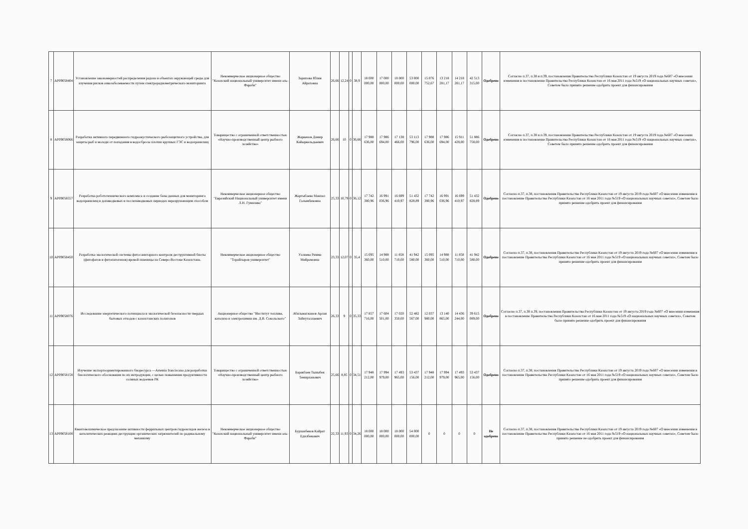| 7 | AP09058404 | Установление закономерностей распределения радона в объектах окружающей среды для изучения рисков онкозаболеваемости путем спектрорадиометрического мониторинга | Некоммерческое акционерное общество "Казахский национальный университет имени аль-Фараби" | Зарипова Юлия Айратовна | 26,66 | 12,24 | 0 | 38,9 | 18 000 000,00 | 17 000 000,00 | 18 000 000,00 | 53 000 000,00 | 15 076 752,67 | 13 218 281,17 | 14 218 281,17 | 42 513 315,00 | Одобрено | Согласно п.37, п.38 и п.39, постановления Правительства Республики Казахстан от 19 августа 2019 года №607 «О внесении изменения в постановление Правительства Республики Казахстан от 16 мая 2011 года №519 «О национальных научных советах», Советом было принято решение одобрить проект для финансирования |
| 8 | AP09058066 | Разработка активного передвижного гидроакустического рыбозащитного устройства, для защиты рыб и молоди от попадания в водосбросы плотин крупных ГЭС и водохранилищ | Товарищество с ограниченной ответственностью «Научно-производственный центр рыбного хозяйства» | Жаркенов Дамир Кайыркельдыевич | 26,66 | 10 | 0 | 36,66 | 17 988 636,00 | 17 986 694,00 | 17 138 466,00 | 53 113 796,00 | 17 988 636,00 | 17 986 694,00 | 15 911 428,00 | 51 886 758,00 | Одобрено | Согласно п.37, п.38 и п.39, постановления Правительства Республики Казахстан от 19 августа 2019 года №607 «О внесении изменения в постановление Правительства Республики Казахстан от 16 мая 2011 года №519 «О национальных научных советах», Советом было принято решение одобрить проект для финансирования |
| 9 | AP09058557 | Разработка робототехнического комплекса и создание базы данных для мониторинга водохранилищ в допаводковых и послепаводковых периодах неразрушающим способом | Некоммерческое акционерное общество "Евразийский Национальный университет имени Л.Н. Гумилева" | Жартыбаева Макпал Галымбековна | 25,33 | 10,79 | 0 | 36,12 | 17 742 380,96 | 16 991 036,96 | 16 699 410,97 | 51 432 828,89 | 17 742 380,96 | 16 991 036,96 | 16 699 410,97 | 51 432 828,89 | Одобрено | Согласно п.37, п.38, постановления Правительства Республики Казахстан от 19 августа 2019 года №607 «О внесении изменения в постановление Правительства Республики Казахстан от 16 мая 2011 года №519 «О национальных научных советах», Советом было принято решение одобрить проект для финансирования |
| 10 | AP09058450 | Разработка экологической системы фитосанитарного контроля деструктивной биоты (фитофагов и фитопатогенов) яровой пшеницы на Северо-Востоке Казахстана. | Некоммерческое акционерное общество "Торайгыров университет" | Уалиева Римма Мейрамовна | 23,33 | 12,07 | 0 | 35,4 | 15 095 360,00 | 14 988 510,00 | 11 858 710,00 | 41 942 580,00 | 15 095 360,00 | 14 988 510,00 | 11 858 710,00 | 41 942 580,00 | Одобрено | Согласно п.37, п.38, постановления Правительства Республики Казахстан от 19 августа 2019 года №607 «О внесении изменения в постановление Правительства Республики Казахстан от 16 мая 2011 года №519 «О национальных научных советах», Советом было принято решение одобрить проект для финансирования |
| 11 | AP09058076 | Исследование энергетического потенциала и экологической безопасности твердых бытовых отходов с казахстанских полигонов | Акционерное общество "Институт топлива, катализа и электрохимии им. Д.В. Сокольского" | Абильмагжанов Арлан Зайнуталлаевич | 26,33 | 9 | 0 | 35,33 | 17 857 716,00 | 17 604 501,00 | 17 020 350,00 | 52 482 567,00 | 12 037 980,00 | 13 140 865,00 | 14 436 244,00 | 39 615 089,00 | Одобрено | Согласно п.37, п.38 п.39, постановления Правительства Республики Казахстан от 19 августа 2019 года №607 «О внесении изменения в постановление Правительства Республики Казахстан от 16 мая 2011 года №519 «О национальных научных советах», Советом было принято решение одобрить проект для финансирования |
| 12 | AP09058158 | Изучение экспортоориентированного биоресурса —Artemia franciscana для разработки биологического обоснования по их интродукции, с целью повышения продуктивности соляных водоемов РК | Товарищество с ограниченной ответственностью «Научно-производственный центр рыбного хозяйства» | Баракбаев Тыныбек Темирханович | 25,66 | 8,85 | 0 | 34,51 | 17 948 212,00 | 17 994 979,00 | 17 493 965,00 | 53 437 156,00 | 17 948 212,00 | 17 994 979,00 | 17 493 965,00 | 53 437 156,00 | Одобрено | Согласно п.37, п.38, постановления Правительства Республики Казахстан от 19 августа 2019 года №607 «О внесении изменения в постановление Правительства Республики Казахстан от 16 мая 2011 года №519 «О национальных научных советах», Советом было принято решение одобрить проект для финансирования |
| 13 | AP09058108 | Квантовохимическое предсказание активности феррильных центров гидроксидов железа в каталитических реакциях деструкции органических загрязнителей по радикальному механизму | Некоммерческое акционерное общество "Казахский национальный университет имени аль-Фараби" | Бурханбеков Кайрат Едилбекович | 22,33 | 11,93 | 0 | 34,26 | 18 000 000,00 | 18 000 000,00 | 18 000 000,00 | 54 000 000,00 | 0 | 0 | 0 | 0 | Не одобрено | Согласно п.37, п.38, постановления Правительства Республики Казахстан от 19 августа 2019 года №607 «О внесении изменения в постановление Правительства Республики Казахстан от 16 мая 2011 года №519 «О национальных научных советах», Советом было принято решение не одобрить проект для финансирования |